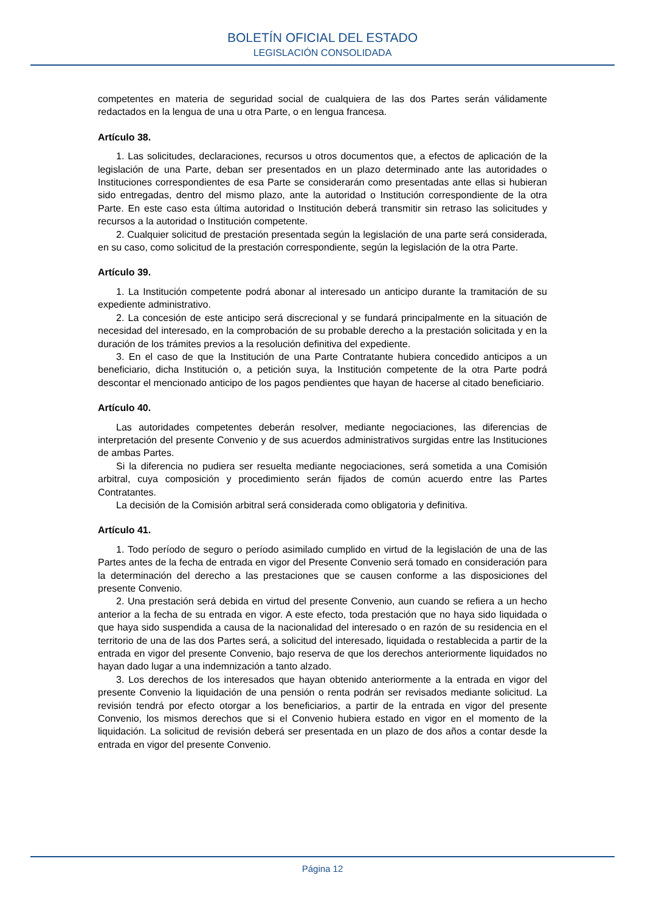BOLETÍN OFICIAL DEL ESTADO
LEGISLACIÓN CONSOLIDADA
competentes en materia de seguridad social de cualquiera de las dos Partes serán válidamente redactados en la lengua de una u otra Parte, o en lengua francesa.
Artículo 38.
1. Las solicitudes, declaraciones, recursos u otros documentos que, a efectos de aplicación de la legislación de una Parte, deban ser presentados en un plazo determinado ante las autoridades o Instituciones correspondientes de esa Parte se considerarán como presentadas ante ellas si hubieran sido entregadas, dentro del mismo plazo, ante la autoridad o Institución correspondiente de la otra Parte. En este caso esta última autoridad o Institución deberá transmitir sin retraso las solicitudes y recursos a la autoridad o Institución competente.
2. Cualquier solicitud de prestación presentada según la legislación de una parte será considerada, en su caso, como solicitud de la prestación correspondiente, según la legislación de la otra Parte.
Artículo 39.
1. La Institución competente podrá abonar al interesado un anticipo durante la tramitación de su expediente administrativo.
2. La concesión de este anticipo será discrecional y se fundará principalmente en la situación de necesidad del interesado, en la comprobación de su probable derecho a la prestación solicitada y en la duración de los trámites previos a la resolución definitiva del expediente.
3. En el caso de que la Institución de una Parte Contratante hubiera concedido anticipos a un beneficiario, dicha Institución o, a petición suya, la Institución competente de la otra Parte podrá descontar el mencionado anticipo de los pagos pendientes que hayan de hacerse al citado beneficiario.
Artículo 40.
Las autoridades competentes deberán resolver, mediante negociaciones, las diferencias de interpretación del presente Convenio y de sus acuerdos administrativos surgidas entre las Instituciones de ambas Partes.
Si la diferencia no pudiera ser resuelta mediante negociaciones, será sometida a una Comisión arbitral, cuya composición y procedimiento serán fijados de común acuerdo entre las Partes Contratantes.
La decisión de la Comisión arbitral será considerada como obligatoria y definitiva.
Artículo 41.
1. Todo período de seguro o período asimilado cumplido en virtud de la legislación de una de las Partes antes de la fecha de entrada en vigor del Presente Convenio será tomado en consideración para la determinación del derecho a las prestaciones que se causen conforme a las disposiciones del presente Convenio.
2. Una prestación será debida en virtud del presente Convenio, aun cuando se refiera a un hecho anterior a la fecha de su entrada en vigor. A este efecto, toda prestación que no haya sido liquidada o que haya sido suspendida a causa de la nacionalidad del interesado o en razón de su residencia en el territorio de una de las dos Partes será, a solicitud del interesado, liquidada o restablecida a partir de la entrada en vigor del presente Convenio, bajo reserva de que los derechos anteriormente liquidados no hayan dado lugar a una indemnización a tanto alzado.
3. Los derechos de los interesados que hayan obtenido anteriormente a la entrada en vigor del presente Convenio la liquidación de una pensión o renta podrán ser revisados mediante solicitud. La revisión tendrá por efecto otorgar a los beneficiarios, a partir de la entrada en vigor del presente Convenio, los mismos derechos que si el Convenio hubiera estado en vigor en el momento de la liquidación. La solicitud de revisión deberá ser presentada en un plazo de dos años a contar desde la entrada en vigor del presente Convenio.
Página 12